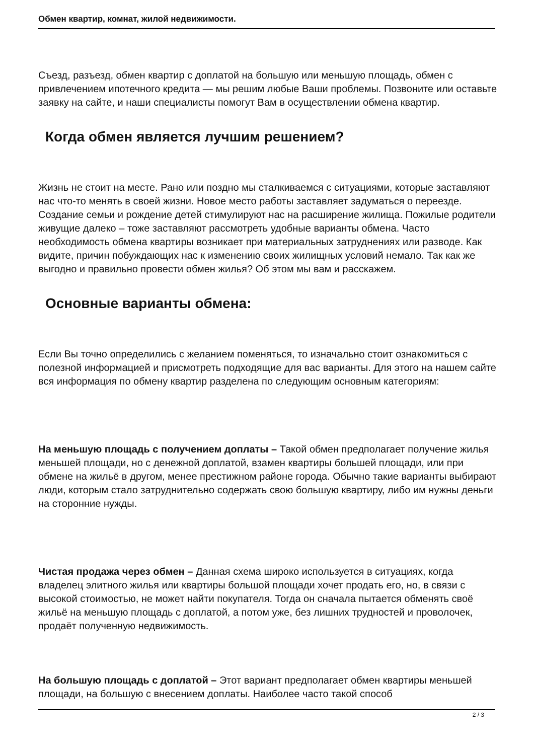Обмен квартир, комнат, жилой недвижимости.
Съезд, разъезд, обмен квартир с доплатой на большую или меньшую площадь, обмен с привлечением ипотечного кредита — мы решим любые Ваши проблемы. Позвоните или оставьте заявку на сайте, и наши специалисты помогут Вам в осуществлении обмена квартир.
Когда обмен является лучшим решением?
Жизнь не стоит на месте. Рано или поздно мы сталкиваемся с ситуациями, которые заставляют нас что-то менять в своей жизни. Новое место работы заставляет задуматься о переезде. Создание семьи и рождение детей стимулируют нас на расширение жилища. Пожилые родители живущие далеко – тоже заставляют рассмотреть удобные варианты обмена. Часто необходимость обмена квартиры возникает при материальных затруднениях или разводе. Как видите, причин побуждающих нас к изменению своих жилищных условий немало. Так как же выгодно и правильно провести обмен жилья? Об этом мы вам и расскажем.
Основные варианты обмена:
Если Вы точно определились с желанием поменяться, то изначально стоит ознакомиться с полезной информацией и присмотреть подходящие для вас варианты. Для этого на нашем сайте вся информация по обмену квартир разделена по следующим основным категориям:
На меньшую площадь с получением доплаты – Такой обмен предполагает получение жилья меньшей площади, но с денежной доплатой, взамен квартиры большей площади, или при обмене на жильё в другом, менее престижном районе города. Обычно такие варианты выбирают люди, которым стало затруднительно содержать свою большую квартиру, либо им нужны деньги на сторонние нужды.
Чистая продажа через обмен – Данная схема широко используется в ситуациях, когда владелец элитного жилья или квартиры большой площади хочет продать его, но, в связи с высокой стоимостью, не может найти покупателя. Тогда он сначала пытается обменять своё жильё на меньшую площадь с доплатой, а потом уже, без лишних трудностей и проволочек, продаёт полученную недвижимость.
На большую площадь с доплатой – Этот вариант предполагает обмен квартиры меньшей площади, на большую с внесением доплаты. Наиболее часто такой способ
2 / 3